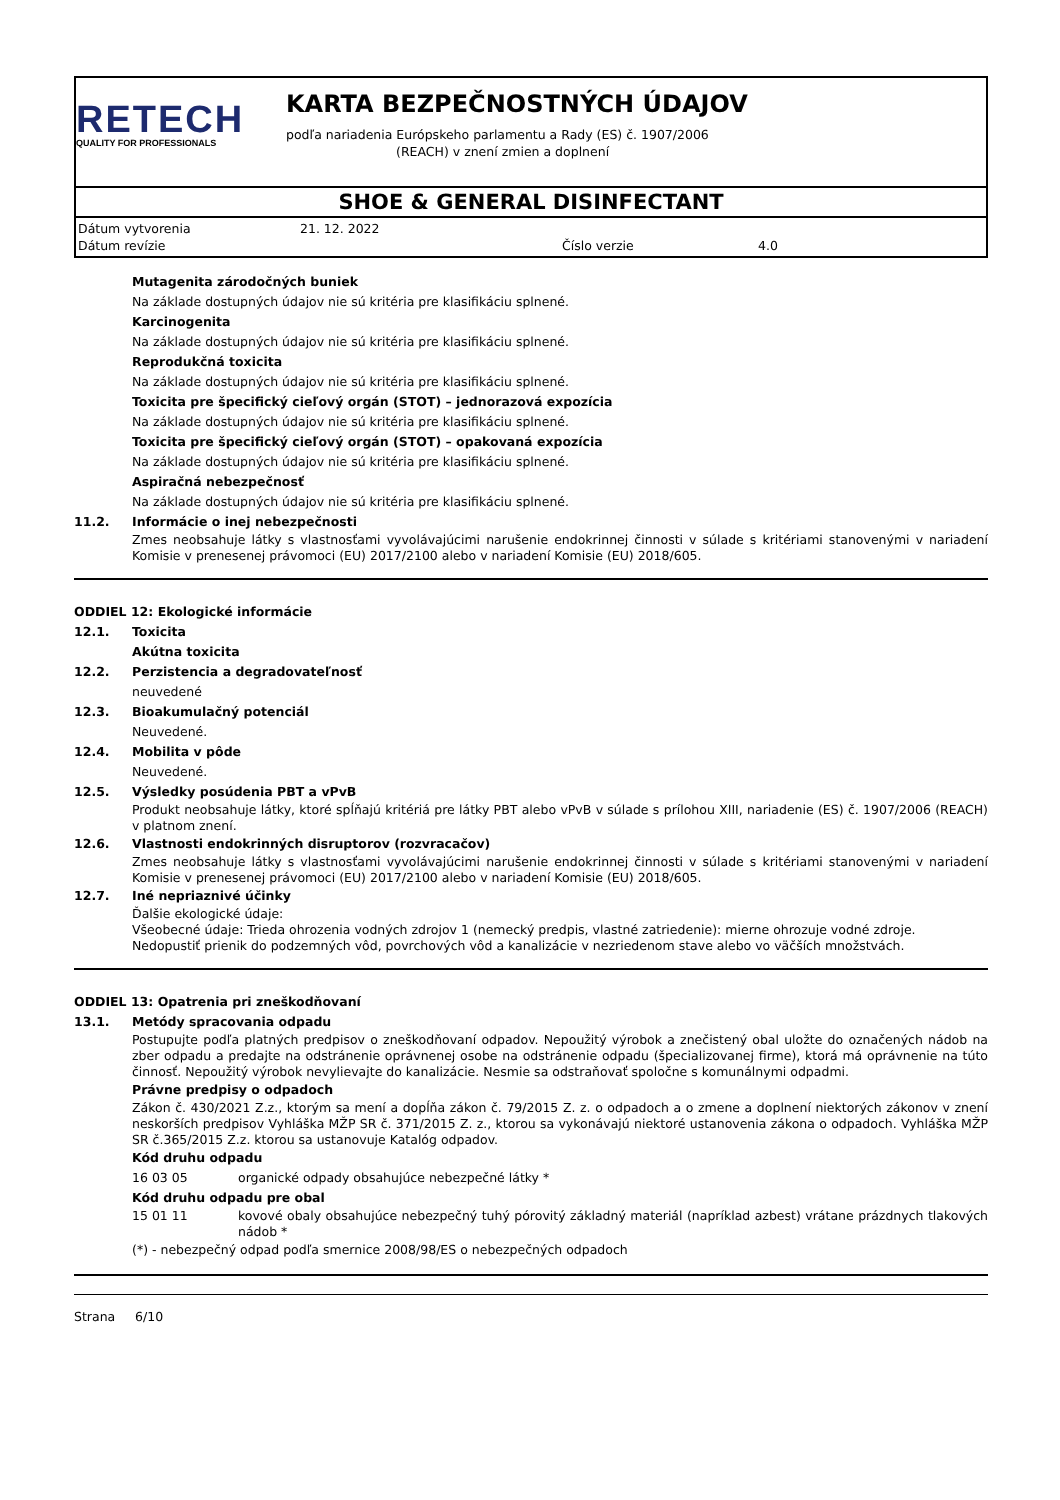RETECH
QUALITY FOR PROFESSIONALS
KARTA BEZPEČNOSTNÝCH ÚDAJOV
podľa nariadenia Európskeho parlamentu a Rady (ES) č. 1907/2006
(REACH) v znení zmien a doplnení
SHOE & GENERAL DISINFECTANT
Dátum vytvorenia 21. 12. 2022
Dátum revízie Číslo verzie 4.0
Mutagenita zárodočných buniek
Na základe dostupných údajov nie sú kritéria pre klasifikáciu splnené.
Karcinogenita
Na základe dostupných údajov nie sú kritéria pre klasifikáciu splnené.
Reprodukčná toxicita
Na základe dostupných údajov nie sú kritéria pre klasifikáciu splnené.
Toxicita pre špecifický cieľový orgán (STOT) – jednorazová expozícia
Na základe dostupných údajov nie sú kritéria pre klasifikáciu splnené.
Toxicita pre špecifický cieľový orgán (STOT) – opakovaná expozícia
Na základe dostupných údajov nie sú kritéria pre klasifikáciu splnené.
Aspiračná nebezpečnosť
Na základe dostupných údajov nie sú kritéria pre klasifikáciu splnené.
11.2. Informácie o inej nebezpečnosti
Zmes neobsahuje látky s vlastnosťami vyvolávajúcimi narušenie endokrinnej činnosti v súlade s kritériami stanovenými v nariadení Komisie v prenesenej právomoci (EU) 2017/2100 alebo v nariadení Komisie (EU) 2018/605.
ODDIEL 12: Ekologické informácie
12.1. Toxicita
Akútna toxicita
12.2. Perzistencia a degradovateľnosť
neuvedené
12.3. Bioakumulačný potenciál
Neuvedené.
12.4. Mobilita v pôde
Neuvedené.
12.5. Výsledky posúdenia PBT a vPvB
Produkt neobsahuje látky, ktoré spĺňajú kritériá pre látky PBT alebo vPvB v súlade s prílohou XIII, nariadenie (ES) č. 1907/2006 (REACH) v platnom znení.
12.6. Vlastnosti endokrinných disruptorov (rozvracačov)
Zmes neobsahuje látky s vlastnosťami vyvolávajúcimi narušenie endokrinnej činnosti v súlade s kritériami stanovenými v nariadení Komisie v prenesenej právomoci (EU) 2017/2100 alebo v nariadení Komisie (EU) 2018/605.
12.7. Iné nepriaznivé účinky
Ďalšie ekologické údaje:
Všeobecné údaje: Trieda ohrozenia vodných zdrojov 1 (nemecký predpis, vlastné zatriedenie): mierne ohrozuje vodné zdroje.
Nedopustiť prienik do podzemných vôd, povrchových vôd a kanalizácie v nezriedenom stave alebo vo väčších množstvách.
ODDIEL 13: Opatrenia pri zneškodňovaní
13.1. Metódy spracovania odpadu
Postupujte podľa platných predpisov o zneškodňovaní odpadov. Nepoužitý výrobok a znečistený obal uložte do označených nádob na zber odpadu a predajte na odstránenie oprávnenej osobe na odstránenie odpadu (špecializovanej firme), ktorá má oprávnenie na túto činnosť. Nepoužitý výrobok nevylievajte do kanalizácie. Nesmie sa odstraňovať spoločne s komunálnymi odpadmi.
Právne predpisy o odpadoch
Zákon č. 430/2021 Z.z., ktorým sa mení a dopĺňa zákon č. 79/2015 Z. z. o odpadoch a o zmene a doplnení niektorých zákonov v znení neskorších predpisov Vyhláška MŽP SR č. 371/2015 Z. z., ktorou sa vykonávajú niektoré ustanovenia zákona o odpadoch. Vyhláška MŽP SR č.365/2015 Z.z. ktorou sa ustanovuje Katalóg odpadov.
Kód druhu odpadu
16 03 05 organické odpady obsahujúce nebezpečné látky *
Kód druhu odpadu pre obal
15 01 11 kovové obaly obsahujúce nebezpečný tuhý pórovitý základný materiál (napríklad azbest) vrátane prázdnych tlakových nádob *
(*) - nebezpečný odpad podľa smernice 2008/98/ES o nebezpečných odpadoch
Strana 6/10